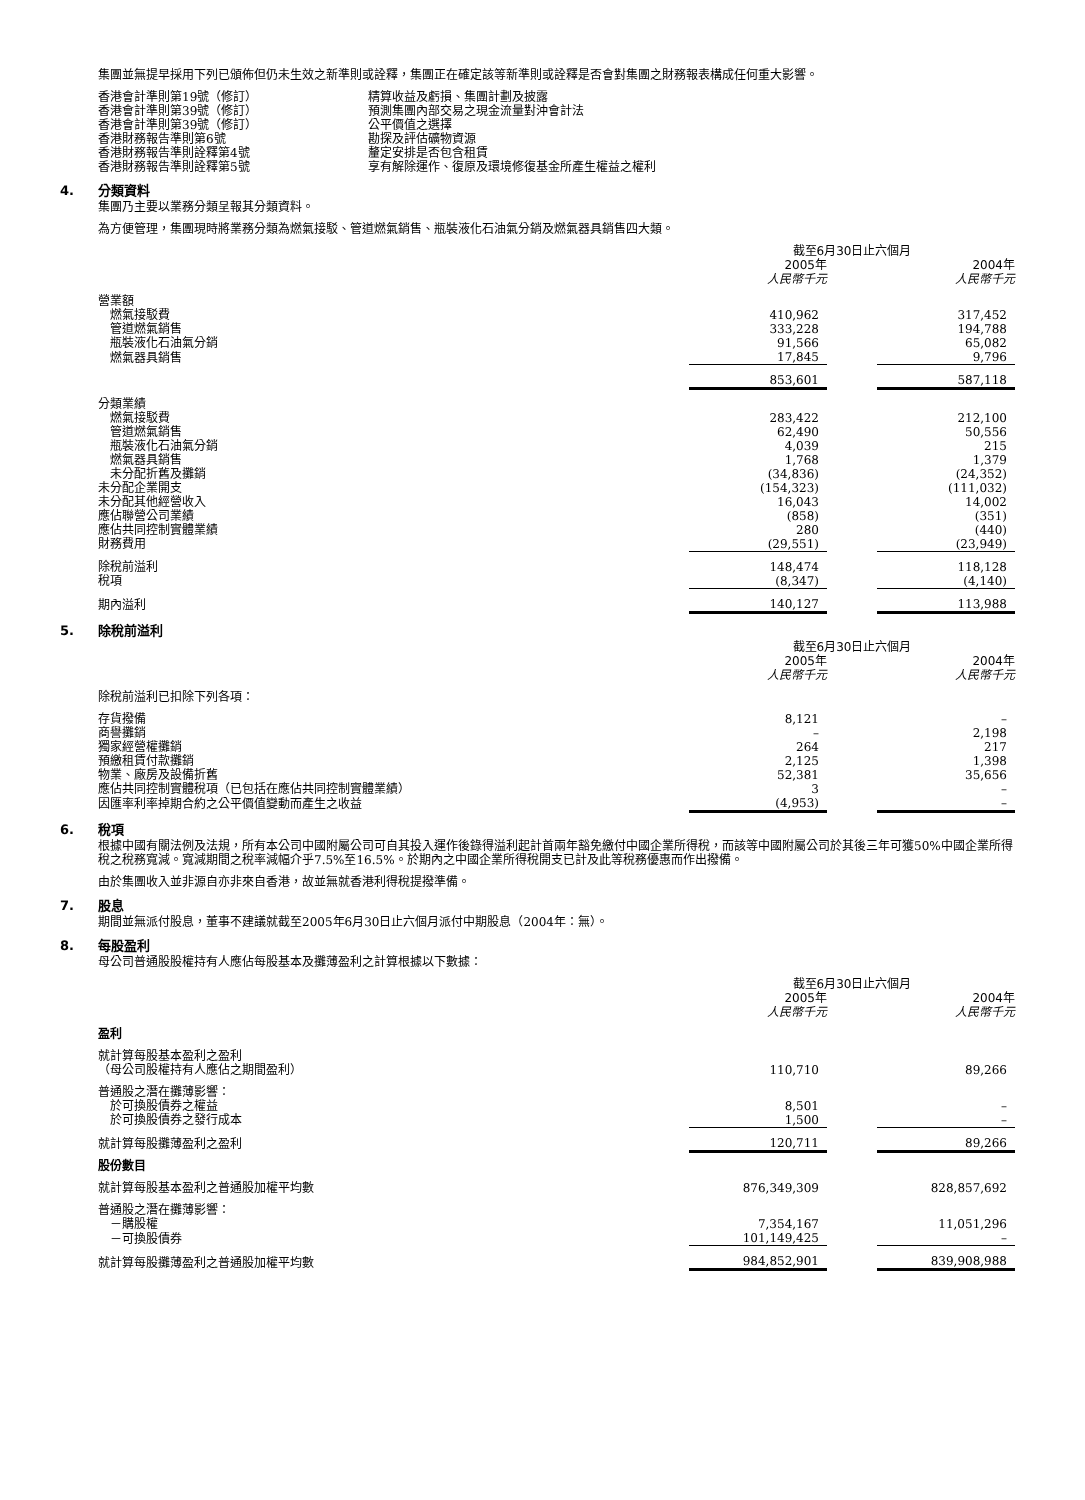集團並無提早採用下列已頒佈但仍未生效之新準則或詮釋，集團正在確定該等新準則或詮釋是否會對集團之財務報表構成任何重大影響。
| 香港會計準則第19號（修訂） | 精算收益及虧損、集團計劃及披露 |
| 香港會計準則第39號（修訂） | 預測集團內部交易之現金流量對沖會計法 |
| 香港會計準則第39號（修訂） | 公平價值之選擇 |
| 香港財務報告準則第6號 | 勘探及評估礦物資源 |
| 香港財務報告準則詮釋第4號 | 釐定安排是否包含租賃 |
| 香港財務報告準則詮釋第5號 | 享有解除運作、復原及環境修復基金所產生權益之權利 |
4. 分類資料
集團乃主要以業務分類呈報其分類資料。
為方便管理，集團現時將業務分類為燃氣接駁、管道燃氣銷售、瓶裝液化石油氣分銷及燃氣器具銷售四大類。
| | 截至6月30日止六個月 | | |
| --- | --- | --- | --- |
| | 2005年 | | 2004年 |
| | 人民幣千元 | | 人民幣千元 |
| 營業額 | | | |
| 燃氣接駁費 | 410,962 | | 317,452 |
| 管道燃氣銷售 | 333,228 | | 194,788 |
| 瓶裝液化石油氣分銷 | 91,566 | | 65,082 |
| 燃氣器具銷售 | 17,845 | | 9,796 |
| | 853,601 | | 587,118 |
| 分類業績 | | | |
| 燃氣接駁費 | 283,422 | | 212,100 |
| 管道燃氣銷售 | 62,490 | | 50,556 |
| 瓶裝液化石油氣分銷 | 4,039 | | 215 |
| 燃氣器具銷售 | 1,768 | | 1,379 |
| 未分配折舊及攤銷 | (34,836) | | (24,352) |
| 未分配企業開支 | (154,323) | | (111,032) |
| 未分配其他經營收入 | 16,043 | | 14,002 |
| 應佔聯營公司業績 | (858) | | (351) |
| 應佔共同控制實體業績 | 280 | | (440) |
| 財務費用 | (29,551) | | (23,949) |
| 除稅前溢利 | 148,474 | | 118,128 |
| 稅項 | (8,347) | | (4,140) |
| 期內溢利 | 140,127 | | 113,988 |
5. 除稅前溢利
| | 截至6月30日止六個月 | | |
| --- | --- | --- | --- |
| | 2005年 | | 2004年 |
| | 人民幣千元 | | 人民幣千元 |
| 除稅前溢利已扣除下列各項： | | | |
| 存貨撥備 | 8,121 | | – |
| 商譽攤銷 | – | | 2,198 |
| 獨家經營權攤銷 | 264 | | 217 |
| 預繳租賃付款攤銷 | 2,125 | | 1,398 |
| 物業、廠房及設備折舊 | 52,381 | | 35,656 |
| 應佔共同控制實體稅項（已包括在應佔共同控制實體業績） | 3 | | – |
| 因匯率利率掉期合約之公平價值變動而產生之收益 | (4,953) | | – |
6. 稅項
根據中國有關法例及法規，所有本公司中國附屬公司可自其投入運作後錄得溢利起計首兩年豁免繳付中國企業所得稅，而該等中國附屬公司於其後三年可獲50%中國企業所得稅之稅務寬減。寬減期間之稅率減幅介乎7.5%至16.5%。於期內之中國企業所得稅開支已計及此等稅務優惠而作出撥備。
由於集團收入並非源自亦非來自香港，故並無就香港利得稅提撥準備。
7. 股息
期間並無派付股息，董事不建議就截至2005年6月30日止六個月派付中期股息（2004年：無）。
8. 每股盈利
母公司普通股股權持有人應佔每股基本及攤薄盈利之計算根據以下數據：
| | 截至6月30日止六個月 | | |
| --- | --- | --- | --- |
| | 2005年 | | 2004年 |
| | 人民幣千元 | | 人民幣千元 |
| 盈利 | | | |
| 就計算每股基本盈利之盈利 | | | |
| （母公司股權持有人應佔之期間盈利） | 110,710 | | 89,266 |
| 普通股之潛在攤薄影響： | | | |
| 於可換股債券之權益 | 8,501 | | – |
| 於可換股債券之發行成本 | 1,500 | | – |
| 就計算每股攤薄盈利之盈利 | 120,711 | | 89,266 |
| 股份數目 | | | |
| 就計算每股基本盈利之普通股加權平均數 | 876,349,309 | | 828,857,692 |
| 普通股之潛在攤薄影響： | | | |
| －購股權 | 7,354,167 | | 11,051,296 |
| －可換股債券 | 101,149,425 | | – |
| 就計算每股攤薄盈利之普通股加權平均數 | 984,852,901 | | 839,908,988 |